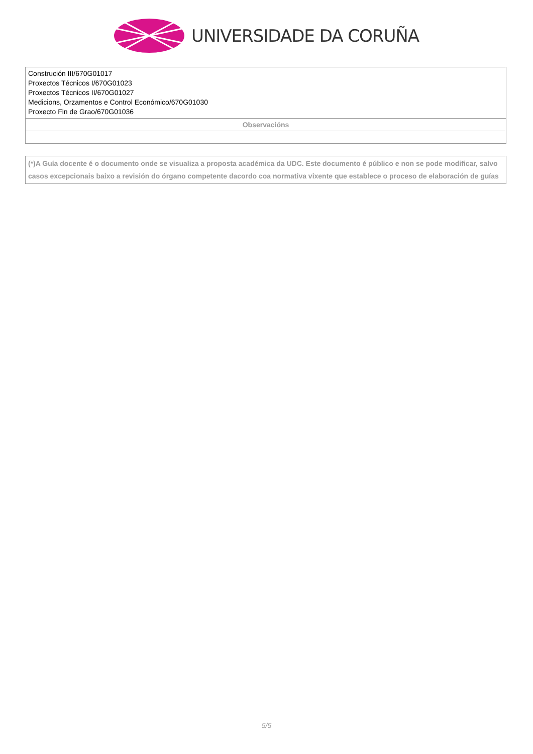UNIVERSIDADE DA CORUÑA
| Construción III/670G01017 Proxectos Técnicos I/670G01023 Proxectos Técnicos II/670G01027 Medicions, Orzamentos e Control Económico/670G01030 Proxecto Fin de Grao/670G01036 |
| Observacións |
(*)A Guía docente é o documento onde se visualiza a proposta académica da UDC. Este documento é público e non se pode modificar, salvo casos excepcionais baixo a revisión do órgano competente dacordo coa normativa vixente que establece o proceso de elaboración de guías
5/5